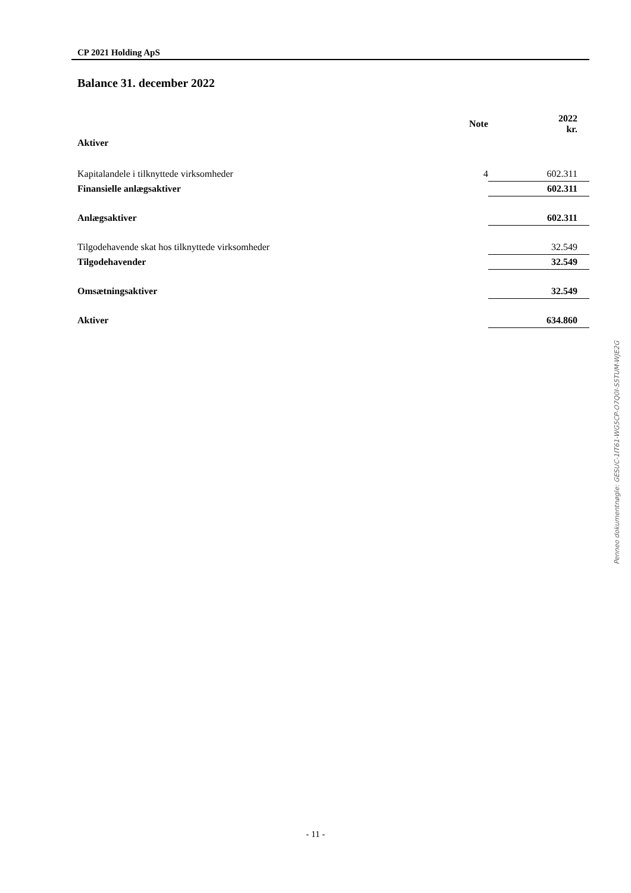CP 2021 Holding ApS
Balance 31. december 2022
| | Note | 2022 kr. |
| --- | --- | --- |
| Aktiver | | |
| Kapitalandele i tilknyttede virksomheder | 4 | 602.311 |
| Finansielle anlægsaktiver | | 602.311 |
| Anlægsaktiver | | 602.311 |
| Tilgodehavende skat hos tilknyttede virksomheder | | 32.549 |
| Tilgodehavender | | 32.549 |
| Omsætningsaktiver | | 32.549 |
| Aktiver | | 634.860 |
Penneo dokumentnøgle: GESUC-1IT61-WG5CP-O7Q0I-S5TUM-WJE2G
- 11 -